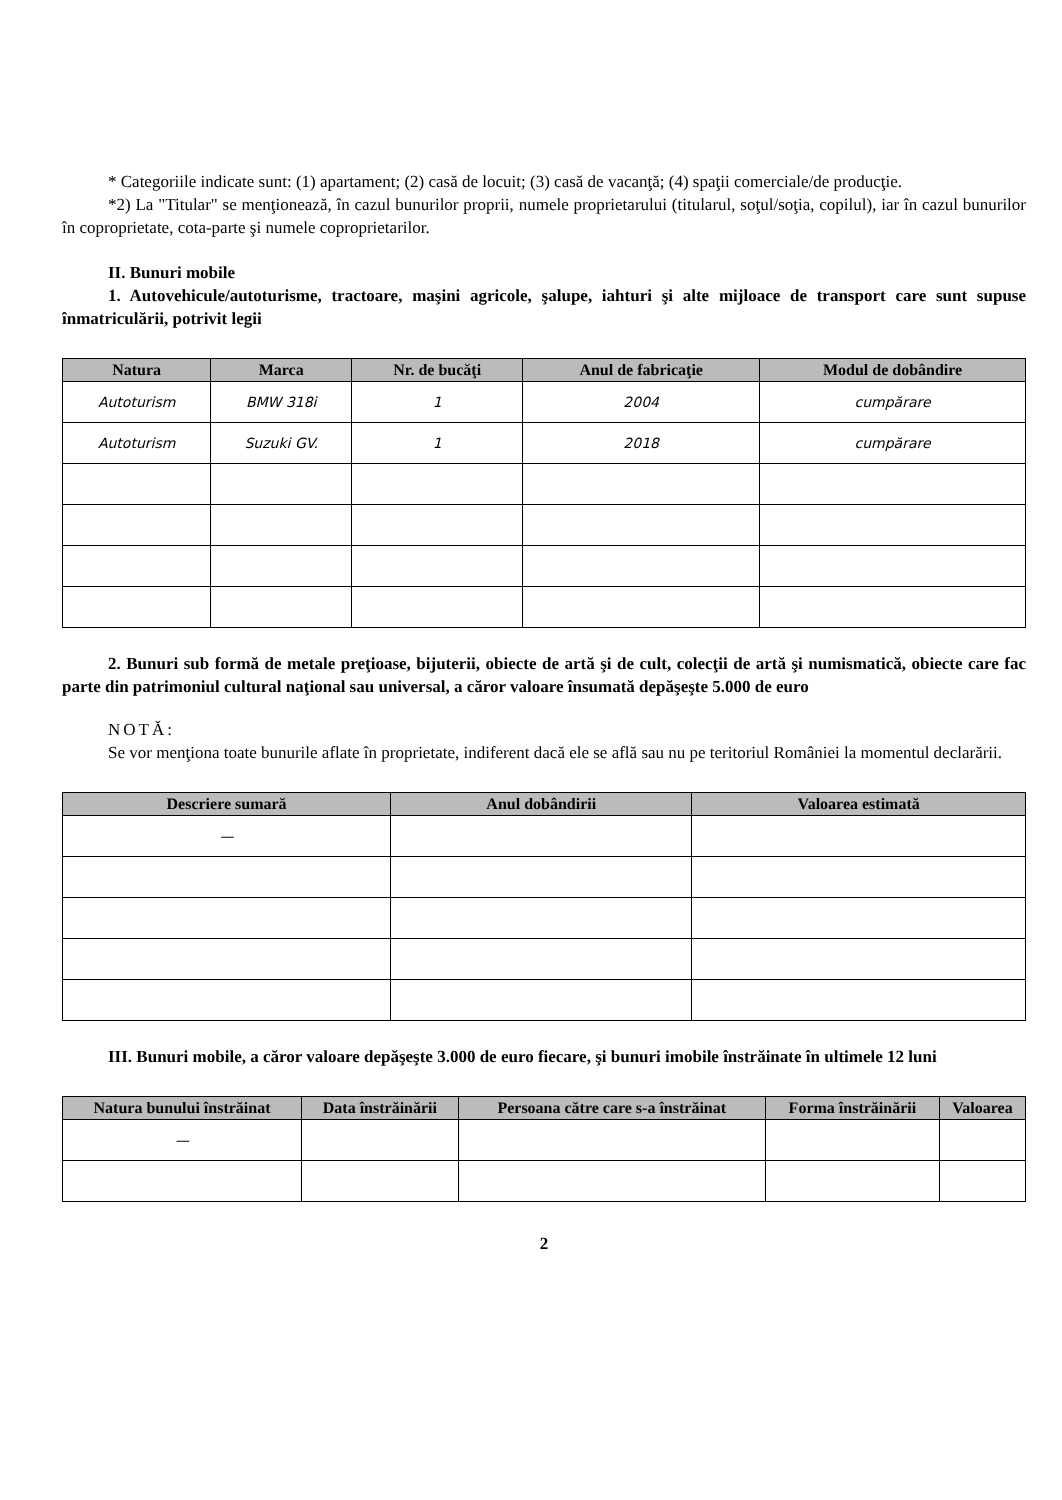* Categoriile indicate sunt: (1) apartament; (2) casă de locuit; (3) casă de vacanţă; (4) spaţii comerciale/de producţie.
*2) La "Titular" se menţionează, în cazul bunurilor proprii, numele proprietarului (titularul, soţul/soţia, copilul), iar în cazul bunurilor în coproprietate, cota-parte şi numele coproprietarilor.
II. Bunuri mobile
1. Autovehicule/autoturisme, tractoare, maşini agricole, şalupe, iahturi şi alte mijloace de transport care sunt supuse înmatriculării, potrivit legii
| Natura | Marca | Nr. de bucăţi | Anul de fabricaţie | Modul de dobândire |
| --- | --- | --- | --- | --- |
| Autoturism | BMW 318i | 1 | 2004 | cumpărare |
| Autoturism | Suzuki GV. | 1 | 2018 | cumpărare |
2. Bunuri sub formă de metale preţioase, bijuterii, obiecte de artă şi de cult, colecţii de artă şi numismatică, obiecte care fac parte din patrimoniul cultural naţional sau universal, a căror valoare însumată depăşeşte 5.000 de euro
NOTĂ:
Se vor menţiona toate bunurile aflate în proprietate, indiferent dacă ele se află sau nu pe teritoriul României la momentul declarării.
| Descriere sumară | Anul dobândirii | Valoarea estimată |
| --- | --- | --- |
| — | | |
III. Bunuri mobile, a căror valoare depăşeşte 3.000 de euro fiecare, şi bunuri imobile înstrăinate în ultimele 12 luni
| Natura bunului înstrăinat | Data înstrăinării | Persoana către care s-a înstrăinat | Forma înstrăinării | Valoarea |
| --- | --- | --- | --- | --- |
| — | | | | |
2